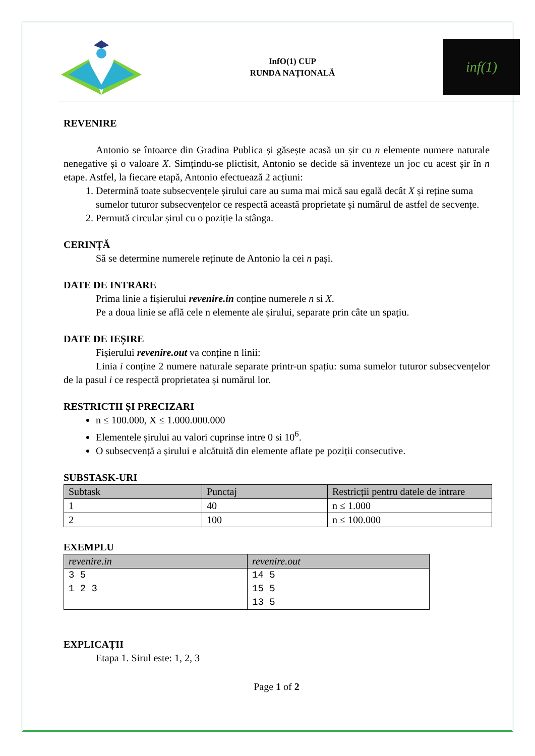InfO(1) CUP
RUNDA NAȚIONALĂ
inf(1)
REVENIRE
Antonio se întoarce din Gradina Publica și găsește acasă un șir cu n elemente numere naturale nenegative și o valoare X. Simțindu-se plictisit, Antonio se decide să inventeze un joc cu acest șir în n etape. Astfel, la fiecare etapă, Antonio efectuează 2 acțiuni:
1. Determină toate subsecvențele șirului care au suma mai mică sau egală decât X și reține suma sumelor tuturor subsecvențelor ce respectă această proprietate și numărul de astfel de secvențe.
2. Permută circular șirul cu o poziție la stânga.
CERINȚĂ
Să se determine numerele reținute de Antonio la cei n pași.
DATE DE INTRARE
Prima linie a fișierului revenire.in conține numerele n si X.
Pe a doua linie se află cele n elemente ale șirului, separate prin câte un spațiu.
DATE DE IEȘIRE
Fișierului revenire.out va conține n linii:
Linia i conține 2 numere naturale separate printr-un spațiu: suma sumelor tuturor subsecvențelor de la pasul i ce respectă proprietatea și numărul lor.
RESTRICTII ȘI PRECIZARI
n ≤ 100.000, X ≤ 1.000.000.000
Elementele șirului au valori cuprinse intre 0 si 10<sup>6</sup>.
O subsecvență a șirului e alcătuită din elemente aflate pe poziții consecutive.
SUBSTASK-URI
| Subtask | Punctaj | Restricții pentru datele de intrare |
| --- | --- | --- |
| 1 | 40 | n ≤ 1.000 |
| 2 | 100 | n ≤ 100.000 |
EXEMPLU
| revenire.in | revenire.out |
| --- | --- |
| 3 5 1 2 3 | 14 5 15 5 13 5 |
EXPLICAȚII
Etapa 1. Sirul este: 1, 2, 3
Page 1 of 2